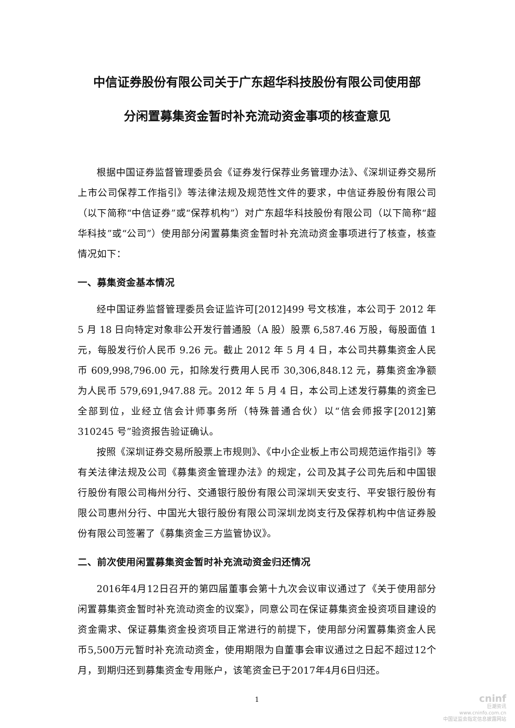中信证券股份有限公司关于广东超华科技股份有限公司使用部
分闲置募集资金暂时补充流动资金事项的核查意见
根据中国证券监督管理委员会《证券发行保荐业务管理办法》、《深圳证券交易所上市公司保荐工作指引》等法律法规及规范性文件的要求，中信证券股份有限公司（以下简称“中信证券”或“保荐机构”）对广东超华科技股份有限公司（以下简称“超华科技”或“公司”）使用部分闲置募集资金暂时补充流动资金事项进行了核查，核查情况如下：
一、募集资金基本情况
经中国证券监督管理委员会证监许可[2012]499 号文核准，本公司于 2012 年 5 月 18 日向特定对象非公开发行普通股（A 股）股票 6,587.46 万股，每股面值 1 元，每股发行价人民币 9.26 元。截止 2012 年 5 月 4 日，本公司共募集资金人民币 609,998,796.00 元，扣除发行费用人民币 30,306,848.12 元，募集资金净额为人民币 579,691,947.88 元。2012 年 5 月 4 日，本公司上述发行募集的资金已全部到位，业经立信会计师事务所（特殊普通合伙）以“信会师报字[2012]第 310245 号”验资报告验证确认。
按照《深圳证券交易所股票上市规则》、《中小企业板上市公司规范运作指引》等有关法律法规及公司《募集资金管理办法》的规定，公司及其子公司先后和中国银行股份有限公司梅州分行、交通银行股份有限公司深圳天安支行、平安银行股份有限公司惠州分行、中国光大银行股份有限公司深圳龙岗支行及保荐机构中信证券股份有限公司签署了《募集资金三方监管协议》。
二、前次使用闲置募集资金暂时补充流动资金归还情况
2016年4月12日召开的第四届董事会第十九次会议审议通过了《关于使用部分闲置募集资金暂时补充流动资金的议案》，同意公司在保证募集资金投资项目建设的资金需求、保证募集资金投资项目正常进行的前提下，使用部分闲置募集资金人民币5,500万元暂时补充流动资金，使用期限为自董事会审议通过之日起不超过12个月，到期归还到募集资金专用账户，该笔资金已于2017年4月6日归还。
1
cninf
巨潮资讯
www.cninfo.com.cn
中国证监会指定信息披露网站